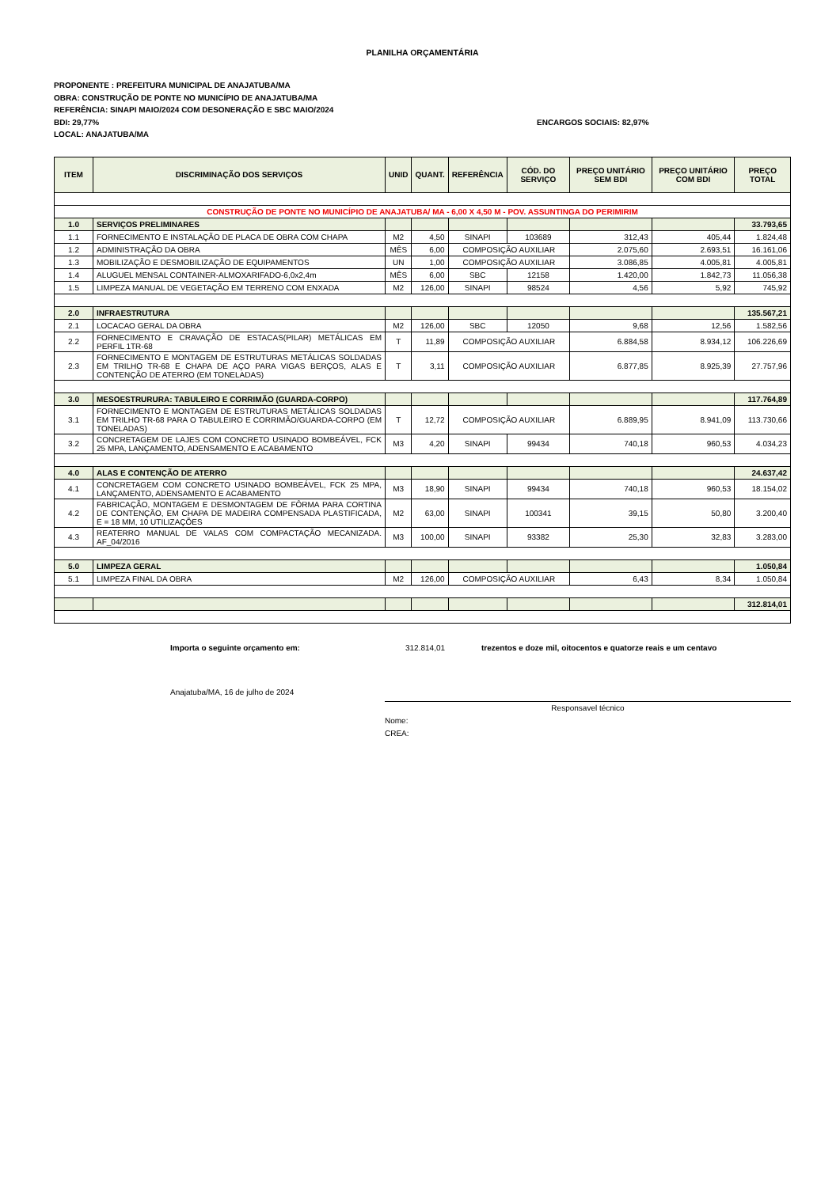PLANILHA ORÇAMENTÁRIA
PROPONENTE : PREFEITURA MUNICIPAL DE ANAJATUBA/MA
OBRA: CONSTRUÇÃO DE PONTE NO MUNICÍPIO DE ANAJATUBA/MA
REFERÊNCIA: SINAPI MAIO/2024 COM DESONERAÇÃO E SBC MAIO/2024
BDI: 29,77% ENCARGOS SOCIAIS: 82,97%
LOCAL: ANAJATUBA/MA
| ITEM | DISCRIMINAÇÃO DOS SERVIÇOS | UNID | QUANT. | REFERÊNCIA | CÓD. DO SERVIÇO | PREÇO UNITÁRIO SEM BDI | PREÇO UNITÁRIO COM BDI | PREÇO TOTAL |
| --- | --- | --- | --- | --- | --- | --- | --- | --- |
| CONSTRUÇÃO DE PONTE NO MUNICÍPIO DE ANAJATUBA/ MA - 6,00 X 4,50 M - POV. ASSUNTINGA DO PERIMIRIM | | | | | | | | |
| 1.0 | SERVIÇOS PRELIMINARES | | | | | | | 33.793,65 |
| 1.1 | FORNECIMENTO E INSTALAÇÃO DE PLACA DE OBRA COM CHAPA | M2 | 4,50 | SINAPI | 103689 | 312,43 | 405,44 | 1.824,48 |
| 1.2 | ADMINISTRAÇÃO DA OBRA | MÊS | 6,00 | COMPOSIÇÃO AUXILIAR | | 2.075,60 | 2.693,51 | 16.161,06 |
| 1.3 | MOBILIZAÇÃO E DESMOBILIZAÇÃO DE EQUIPAMENTOS | UN | 1,00 | COMPOSIÇÃO AUXILIAR | | 3.086,85 | 4.005,81 | 4.005,81 |
| 1.4 | ALUGUEL MENSAL CONTAINER-ALMOXARIFADO-6,0x2,4m | MÊS | 6,00 | SBC | 12158 | 1.420,00 | 1.842,73 | 11.056,38 |
| 1.5 | LIMPEZA MANUAL DE VEGETAÇÃO EM TERRENO COM ENXADA | M2 | 126,00 | SINAPI | 98524 | 4,56 | 5,92 | 745,92 |
| 2.0 | INFRAESTRUTURA | | | | | | | 135.567,21 |
| 2.1 | LOCACAO GERAL DA OBRA | M2 | 126,00 | SBC | 12050 | 9,68 | 12,56 | 1.582,56 |
| 2.2 | FORNECIMENTO E CRAVAÇÃO DE ESTACAS(PILAR) METÁLICAS EM PERFIL 1TR-68 | T | 11,89 | COMPOSIÇÃO AUXILIAR | | 6.884,58 | 8.934,12 | 106.226,69 |
| 2.3 | FORNECIMENTO E MONTAGEM DE ESTRUTURAS METÁLICAS SOLDADAS EM TRILHO TR-68 E CHAPA DE AÇO PARA VIGAS BERÇOS, ALAS E CONTENÇÃO DE ATERRO (EM TONELADAS) | T | 3,11 | COMPOSIÇÃO AUXILIAR | | 6.877,85 | 8.925,39 | 27.757,96 |
| 3.0 | MESOESTRURURA: TABULEIRO E CORRIMÃO (GUARDA-CORPO) | | | | | | | 117.764,89 |
| 3.1 | FORNECIMENTO E MONTAGEM DE ESTRUTURAS METÁLICAS SOLDADAS EM TRILHO TR-68 PARA O TABULEIRO E CORRIMÃO/GUARDA-CORPO (EM TONELADAS) | T | 12,72 | COMPOSIÇÃO AUXILIAR | | 6.889,95 | 8.941,09 | 113.730,66 |
| 3.2 | CONCRETAGEM DE LAJES COM CONCRETO USINADO BOMBEÁVEL, FCK 25 MPA, LANÇAMENTO, ADENSAMENTO E ACABAMENTO | M3 | 4,20 | SINAPI | 99434 | 740,18 | 960,53 | 4.034,23 |
| 4.0 | ALAS E CONTENÇÃO DE ATERRO | | | | | | | 24.637,42 |
| 4.1 | CONCRETAGEM COM CONCRETO USINADO BOMBEÁVEL, FCK 25 MPA, LANÇAMENTO, ADENSAMENTO E ACABAMENTO | M3 | 18,90 | SINAPI | 99434 | 740,18 | 960,53 | 18.154,02 |
| 4.2 | FABRICAÇÃO, MONTAGEM E DESMONTAGEM DE FÔRMA PARA CORTINA DE CONTENÇÃO, EM CHAPA DE MADEIRA COMPENSADA PLASTIFICADA, E = 18 MM, 10 UTILIZAÇÕES | M2 | 63,00 | SINAPI | 100341 | 39,15 | 50,80 | 3.200,40 |
| 4.3 | REATERRO MANUAL DE VALAS COM COMPACTAÇÃO MECANIZADA. AF_04/2016 | M3 | 100,00 | SINAPI | 93382 | 25,30 | 32,83 | 3.283,00 |
| 5.0 | LIMPEZA GERAL | | | | | | | 1.050,84 |
| 5.1 | LIMPEZA FINAL DA OBRA | M2 | 126,00 | COMPOSIÇÃO AUXILIAR | | 6,43 | 8,34 | 1.050,84 |
| | | | | | | | | 312.814,01 |
Importa o seguinte orçamento em: 312.814,01 trezentos e doze mil, oitocentos e quatorze reais e um centavo
Anajatuba/MA, 16 de julho de 2024
Responsavel técnico
Nome:
CREA: